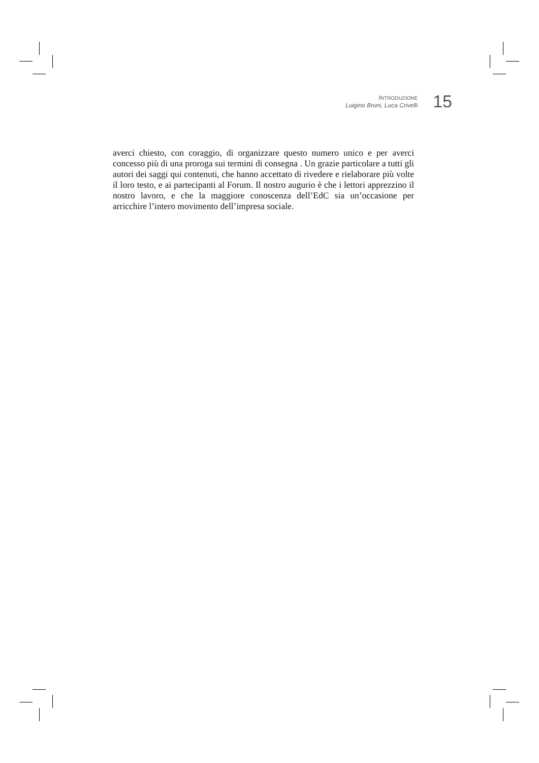INTRODUZIONE
Luigino Bruni, Luca Crivelli
15
averci chiesto, con coraggio, di organizzare questo numero unico e per averci concesso più di una proroga sui termini di consegna . Un grazie particolare a tutti gli autori dei saggi qui contenuti, che hanno accettato di rivedere e rielaborare più volte il loro testo, e ai partecipanti al Forum. Il nostro augurio è che i lettori apprezzino il nostro lavoro, e che la maggiore conoscenza dell’EdC sia un’occasione per arricchire l’intero movimento dell’impresa sociale.